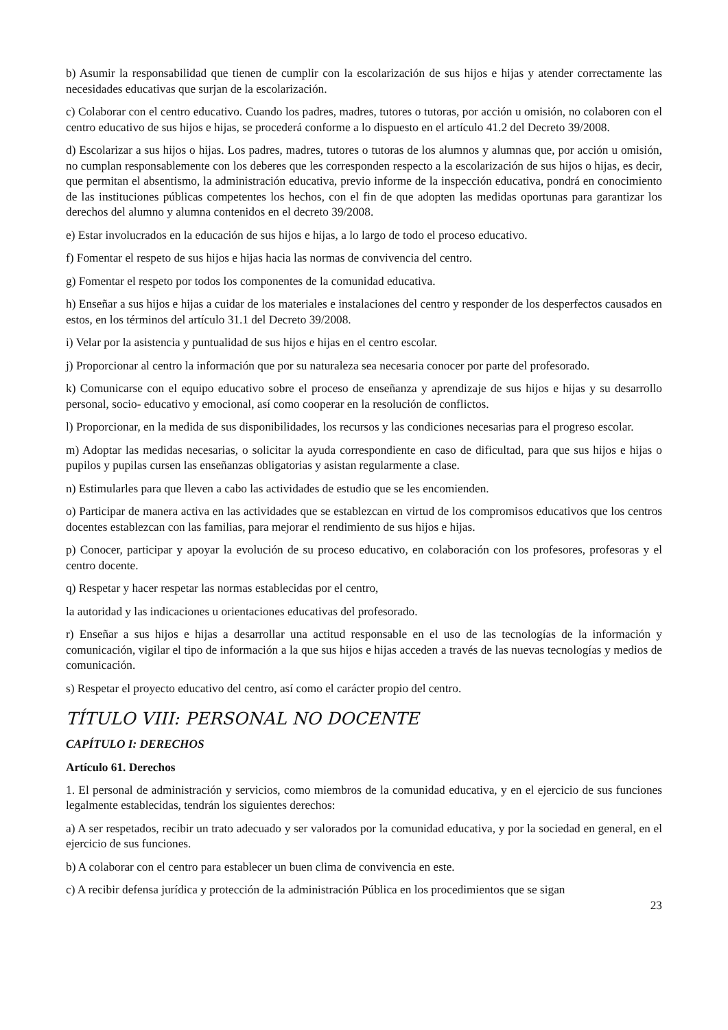b) Asumir la responsabilidad que tienen de cumplir con la escolarización de sus hijos e hijas y atender correctamente las necesidades educativas que surjan de la escolarización.
c) Colaborar con el centro educativo. Cuando los padres, madres, tutores o tutoras, por acción u omisión, no colaboren con el centro educativo de sus hijos e hijas, se procederá conforme a lo dispuesto en el artículo 41.2 del Decreto 39/2008.
d) Escolarizar a sus hijos o hijas. Los padres, madres, tutores o tutoras de los alumnos y alumnas que, por acción u omisión, no cumplan responsablemente con los deberes que les corresponden respecto a la escolarización de sus hijos o hijas, es decir, que permitan el absentismo, la administración educativa, previo informe de la inspección educativa, pondrá en conocimiento de las instituciones públicas competentes los hechos, con el fin de que adopten las medidas oportunas para garantizar los derechos del alumno y alumna contenidos en el decreto 39/2008.
e) Estar involucrados en la educación de sus hijos e hijas, a lo largo de todo el proceso educativo.
f) Fomentar el respeto de sus hijos e hijas hacia las normas de convivencia del centro.
g) Fomentar el respeto por todos los componentes de la comunidad educativa.
h) Enseñar a sus hijos e hijas a cuidar de los materiales e instalaciones del centro y responder de los desperfectos causados en estos, en los términos del artículo 31.1 del Decreto 39/2008.
i) Velar por la asistencia y puntualidad de sus hijos e hijas en el centro escolar.
j) Proporcionar al centro la información que por su naturaleza sea necesaria conocer por parte del profesorado.
k) Comunicarse con el equipo educativo sobre el proceso de enseñanza y aprendizaje de sus hijos e hijas y su desarrollo personal, socio- educativo y emocional, así como cooperar en la resolución de conflictos.
l) Proporcionar, en la medida de sus disponibilidades, los recursos y las condiciones necesarias para el progreso escolar.
m) Adoptar las medidas necesarias, o solicitar la ayuda correspondiente en caso de dificultad, para que sus hijos e hijas o pupilos y pupilas cursen las enseñanzas obligatorias y asistan regularmente a clase.
n) Estimularles para que lleven a cabo las actividades de estudio que se les encomienden.
o) Participar de manera activa en las actividades que se establezcan en virtud de los compromisos educativos que los centros docentes establezcan con las familias, para mejorar el rendimiento de sus hijos e hijas.
p) Conocer, participar y apoyar la evolución de su proceso educativo, en colaboración con los profesores, profesoras y el centro docente.
q) Respetar y hacer respetar las normas establecidas por el centro,
la autoridad y las indicaciones u orientaciones educativas del profesorado.
r) Enseñar a sus hijos e hijas a desarrollar una actitud responsable en el uso de las tecnologías de la información y comunicación, vigilar el tipo de información a la que sus hijos e hijas acceden a través de las nuevas tecnologías y medios de comunicación.
s) Respetar el proyecto educativo del centro, así como el carácter propio del centro.
TÍTULO VIII: PERSONAL NO DOCENTE
CAPÍTULO I: DERECHOS
Artículo 61. Derechos
1. El personal de administración y servicios, como miembros de la comunidad educativa, y en el ejercicio de sus funciones legalmente establecidas, tendrán los siguientes derechos:
a) A ser respetados, recibir un trato adecuado y ser valorados por la comunidad educativa, y por la sociedad en general, en el ejercicio de sus funciones.
b) A colaborar con el centro para establecer un buen clima de convivencia en este.
c) A recibir defensa jurídica y protección de la administración Pública en los procedimientos que se sigan
23